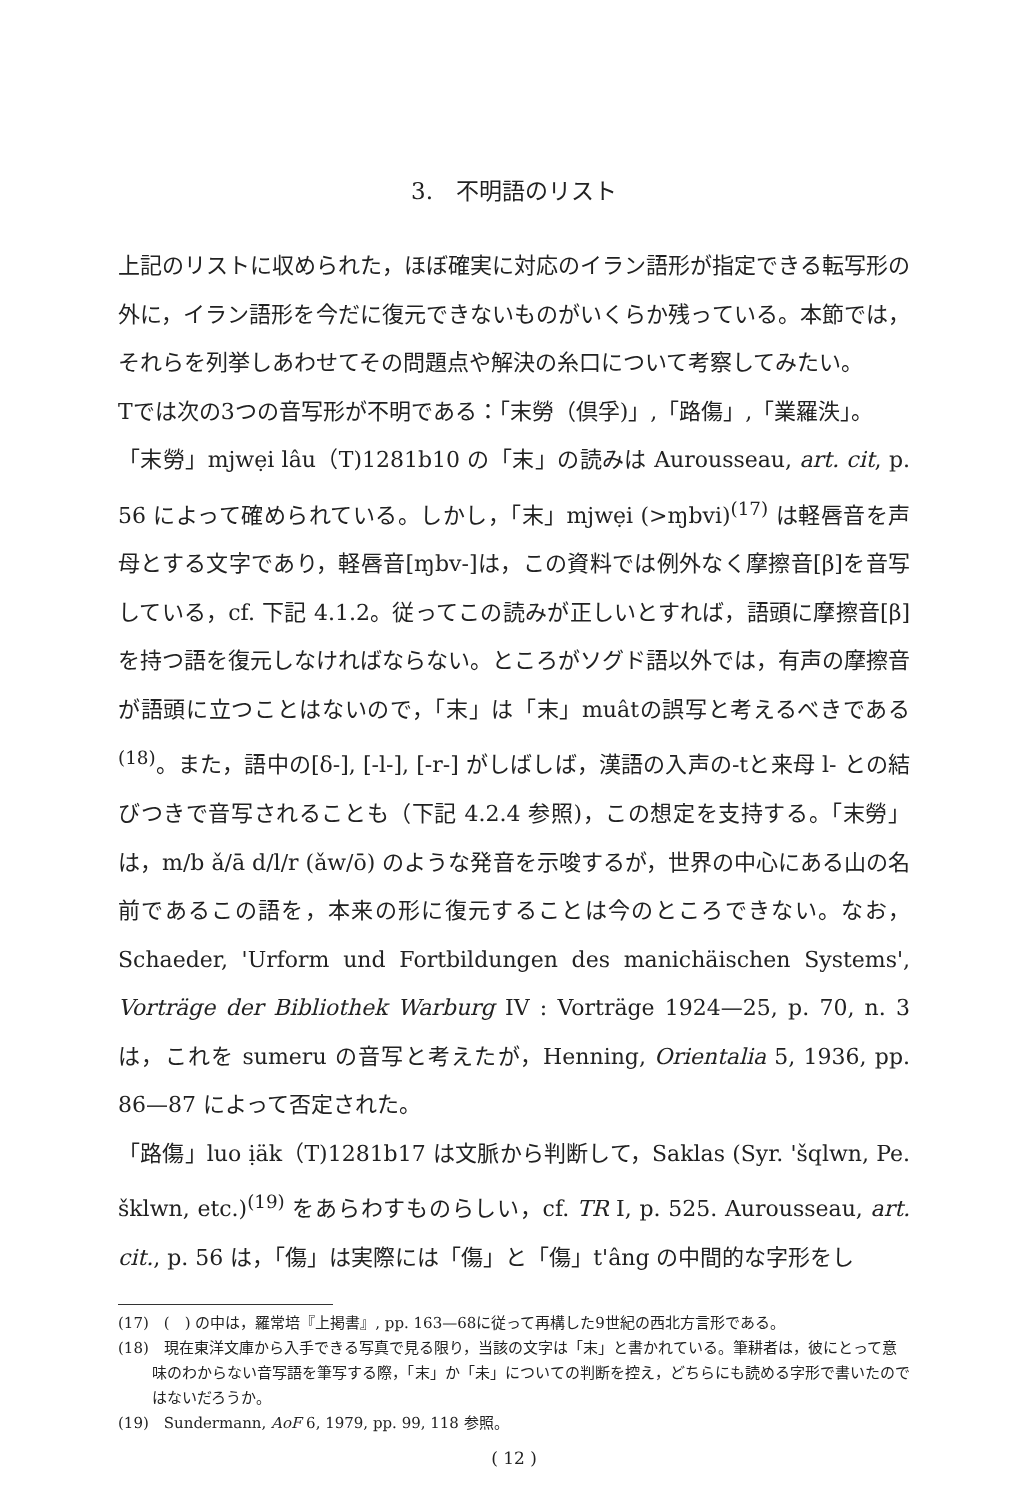3.　不明語のリスト
上記のリストに収められた，ほぼ確実に対応のイラン語形が指定できる転写形の外に，イラン語形を今だに復元できないものがいくらか残っている。本節では，それらを列挙しあわせてその問題点や解決の糸口について考察してみたい。
Tでは次の3つの音写形が不明である：「末勞（倶孚)」,「路傷」,「業羅泆」。
「末勞」mjwẹi lâu（T)1281b10 の「末」の読みは Aurousseau, art. cit, p. 56 によって確められている。しかし，「末」mjwẹi (>ɱbvi)<sup>(17)</sup> は軽唇音を声母とする文字であり，軽唇音[ɱbv-]は，この資料では例外なく摩擦音[β]を音写している，cf. 下記 4.1.2。従ってこの読みが正しいとすれば，語頭に摩擦音[β]を持つ語を復元しなければならない。ところがソグド語以外では，有声の摩擦音が語頭に立つことはないので，「末」は「末」muâtの誤写と考えるべきである<sup>(18)</sup>。また，語中の[δ-], [-l-], [-r-] がしばしば，漢語の入声の-tと来母 l- との結びつきで音写されることも（下記 4.2.4 参照)，この想定を支持する。「末勞」は，m/b ǎ/ā d/l/r (ǎw/ō) のような発音を示唆するが，世界の中心にある山の名前であるこの語を，本来の形に復元することは今のところできない。なお，Schaeder, 'Urform und Fortbildungen des manichäischen Systems', Vorträge der Bibliothek Warburg IV : Vorträge 1924—25, p. 70, n. 3は，これを sumeru の音写と考えたが，Henning, Orientalia 5, 1936, pp. 86—87 によって否定された。
「路傷」luo ịäk（T)1281b17 は文脈から判断して，Saklas (Syr. 'šqlwn, Pe. šklwn, etc.)<sup>(19)</sup> をあらわすものらしい，cf. TR I, p. 525. Aurousseau, art. cit., p. 56 は，「傷」は実際には「傷」と「傷」t'âng の中間的な字形をし
(17)　(　) の中は，羅常培『上掲書』, pp. 163—68に従って再構した9世紀の西北方言形である。
(18)　現在東洋文庫から入手できる写真で見る限り，当該の文字は「末」と書かれている。筆耕者は，彼にとって意味のわからない音写語を筆写する際，「末」か「未」についての判断を控え，どちらにも読める字形で書いたのではないだろうか。
(19)　Sundermann, AoF 6, 1979, pp. 99, 118 参照。
( 12 )